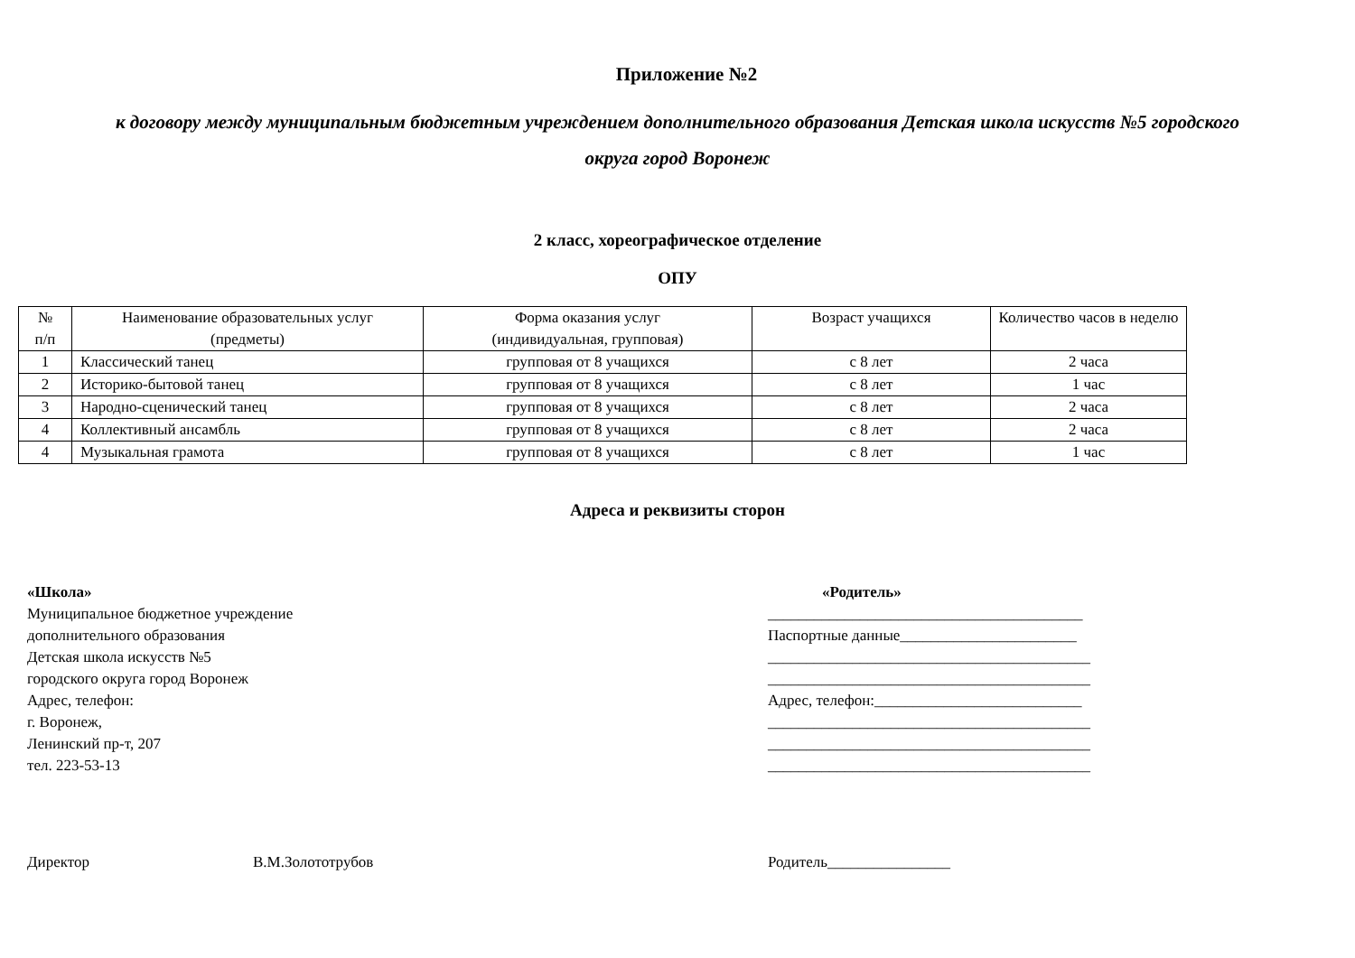Приложение №2
к договору между муниципальным бюджетным учреждением дополнительного образования Детская школа искусств №5 городского
округа город Воронеж
2 класс, хореографическое отделение
ОПУ
| № п/п | Наименование образовательных услуг (предметы) | Форма оказания услуг (индивидуальная, групповая) | Возраст учащихся | Количество часов в неделю |
| 1 | Классический танец | групповая от 8 учащихся | с 8 лет | 2 часа |
| 2 | Историко-бытовой танец | групповая от 8 учащихся | с 8 лет | 1 час |
| 3 | Народно-сценический танец | групповая от 8 учащихся | с 8 лет | 2 часа |
| 4 | Коллективный ансамбль | групповая от 8 учащихся | с 8 лет | 2 часа |
| 4 | Музыкальная грамота | групповая от 8 учащихся | с 8 лет | 1 час |
Адреса и реквизиты сторон
«Школа»
Муниципальное бюджетное учреждение
дополнительного образования
Детская школа искусств №5
городского округа город Воронеж
Адрес, телефон:
г. Воронеж,
Ленинский пр-т, 207
тел. 223-53-13
«Родитель»
_________________________________________
Паспортные данные_______________________
__________________________________________
__________________________________________
Адрес, телефон:___________________________
__________________________________________
__________________________________________
__________________________________________
Директор В.М.Золототрубов Родитель________________